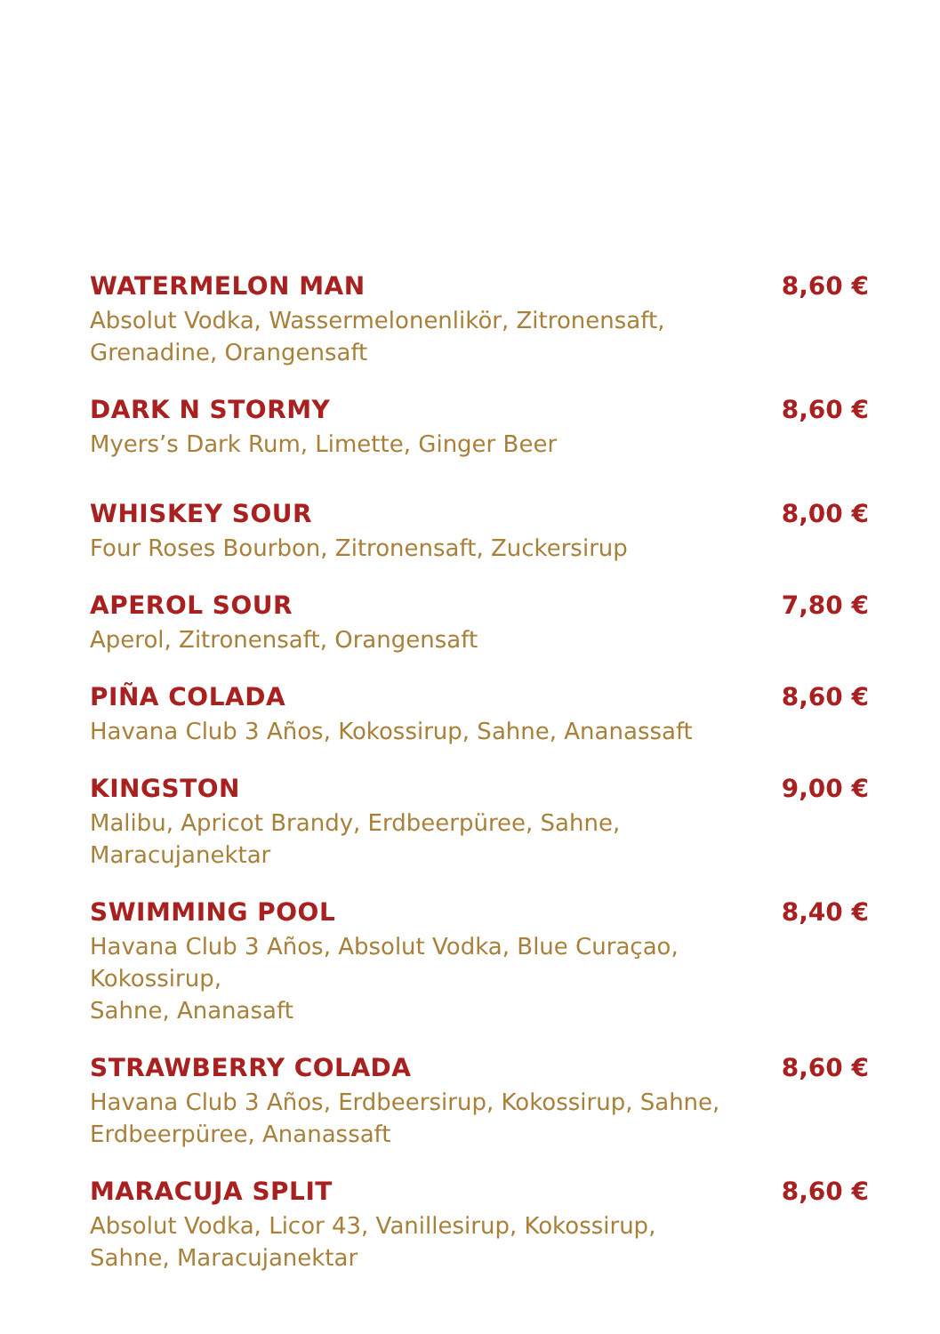WATERMELON MAN 8,60 €
Absolut Vodka, Wassermelonenlikör, Zitronensaft,
Grenadine, Orangensaft
DARK N STORMY 8,60 €
Myers’s Dark Rum, Limette, Ginger Beer
WHISKEY SOUR 8,00 €
Four Roses Bourbon, Zitronensaft, Zuckersirup
APEROL SOUR 7,80 €
Aperol, Zitronensaft, Orangensaft
PIÑA COLADA 8,60 €
Havana Club 3 Años, Kokossirup, Sahne, Ananassaft
KINGSTON 9,00 €
Malibu, Apricot Brandy, Erdbeerpüree, Sahne, Maracujanektar
SWIMMING POOL 8,40 €
Havana Club 3 Años, Absolut Vodka, Blue Curaçao, Kokossirup,
Sahne, Ananasaft
STRAWBERRY COLADA 8,60 €
Havana Club 3 Años, Erdbeersirup, Kokossirup, Sahne,
Erdbeerpüree, Ananassaft
MARACUJA SPLIT 8,60 €
Absolut Vodka, Licor 43, Vanillesirup, Kokossirup,
Sahne, Maracujanektar